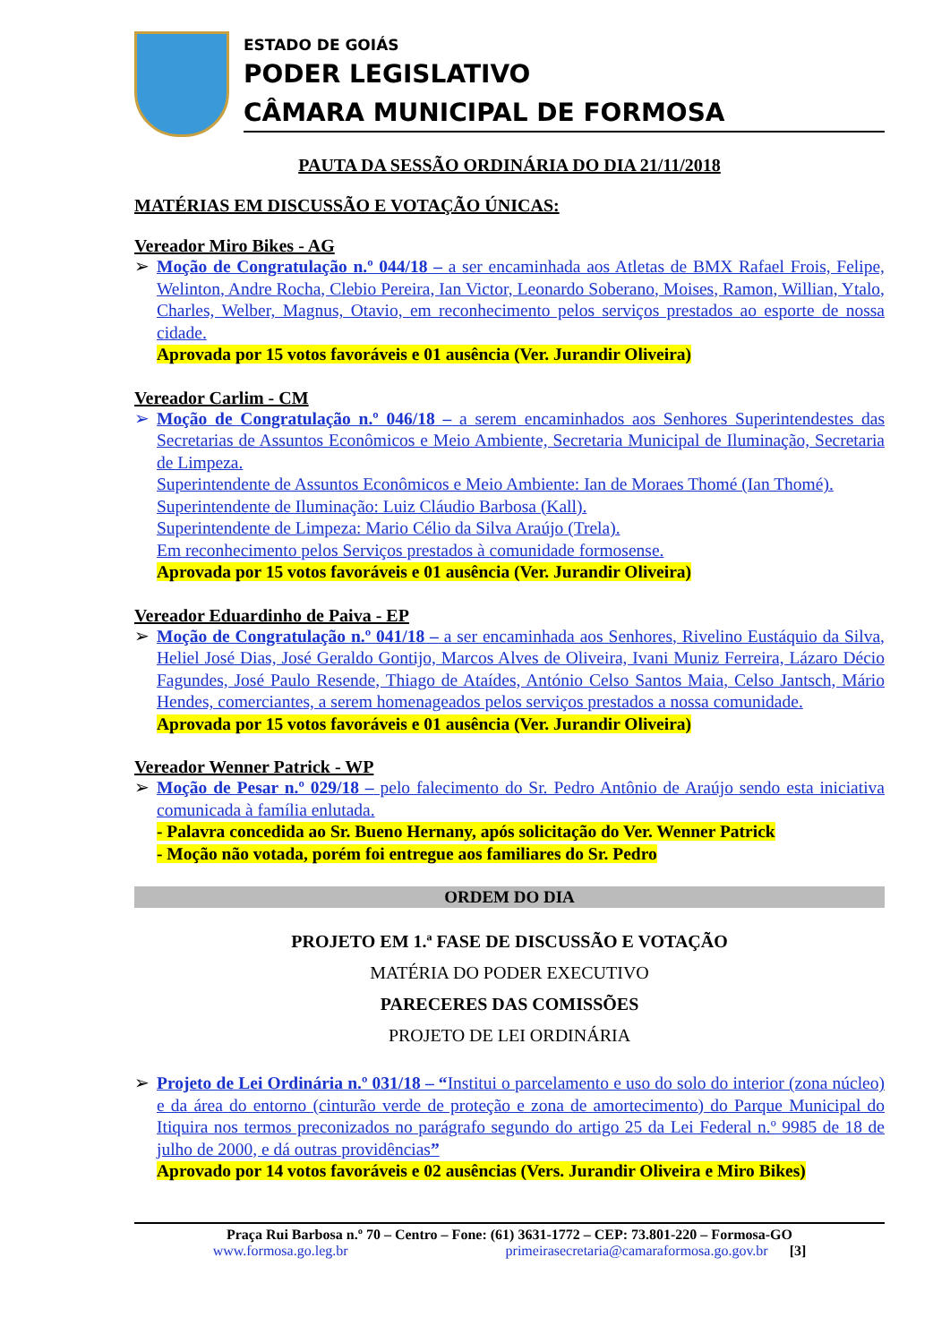ESTADO DE GOIÁS
PODER LEGISLATIVO
CÂMARA MUNICIPAL DE FORMOSA
PAUTA DA SESSÃO ORDINÁRIA DO DIA 21/11/2018
MATÉRIAS EM DISCUSSÃO E VOTAÇÃO ÚNICAS:
Vereador Miro Bikes - AG
➢ Moção de Congratulação n.º 044/18 – a ser encaminhada aos Atletas de BMX Rafael Frois, Felipe, Welinton, Andre Rocha, Clebio Pereira, Ian Victor, Leonardo Soberano, Moises, Ramon, Willian, Ytalo, Charles, Welber, Magnus, Otavio, em reconhecimento pelos serviços prestados ao esporte de nossa cidade.
Aprovada por 15 votos favoráveis e 01 ausência (Ver. Jurandir Oliveira)
Vereador Carlim - CM
➢ Moção de Congratulação n.º 046/18 – a serem encaminhados aos Senhores Superintendestes das Secretarias de Assuntos Econômicos e Meio Ambiente, Secretaria Municipal de Iluminação, Secretaria de Limpeza.
Superintendente de Assuntos Econômicos e Meio Ambiente: Ian de Moraes Thomé (Ian Thomé).
Superintendente de Iluminação: Luiz Cláudio Barbosa (Kall).
Superintendente de Limpeza: Mario Célio da Silva Araújo (Trela).
Em reconhecimento pelos Serviços prestados à comunidade formosense.
Aprovada por 15 votos favoráveis e 01 ausência (Ver. Jurandir Oliveira)
Vereador Eduardinho de Paiva - EP
➢ Moção de Congratulação n.º 041/18 – a ser encaminhada aos Senhores, Rivelino Eustáquio da Silva, Heliel José Dias, José Geraldo Gontijo, Marcos Alves de Oliveira, Ivani Muniz Ferreira, Lázaro Décio Fagundes, José Paulo Resende, Thiago de Ataídes, António Celso Santos Maia, Celso Jantsch, Mário Hendes, comerciantes, a serem homenageados pelos serviços prestados a nossa comunidade.
Aprovada por 15 votos favoráveis e 01 ausência (Ver. Jurandir Oliveira)
Vereador Wenner Patrick - WP
➢ Moção de Pesar n.º 029/18 – pelo falecimento do Sr. Pedro Antônio de Araújo sendo esta iniciativa comunicada à família enlutada.
- Palavra concedida ao Sr. Bueno Hernany, após solicitação do Ver. Wenner Patrick
- Moção não votada, porém foi entregue aos familiares do Sr. Pedro
ORDEM DO DIA
PROJETO EM 1.ª FASE DE DISCUSSÃO E VOTAÇÃO
MATÉRIA DO PODER EXECUTIVO
PARECERES DAS COMISSÕES
PROJETO DE LEI ORDINÁRIA
➢ Projeto de Lei Ordinária n.º 031/18 – “Institui o parcelamento e uso do solo do interior (zona núcleo) e da área do entorno (cinturão verde de proteção e zona de amortecimento) do Parque Municipal do Itiquira nos termos preconizados no parágrafo segundo do artigo 25 da Lei Federal n.º 9985 de 18 de julho de 2000, e dá outras providências”
Aprovado por 14 votos favoráveis e 02 ausências (Vers. Jurandir Oliveira e Miro Bikes)
Praça Rui Barbosa n.º 70 – Centro – Fone: (61) 3631-1772 – CEP: 73.801-220 – Formosa-GO
www.formosa.go.leg.br primeirasecretaria@camaraformosa.go.gov.br [3]